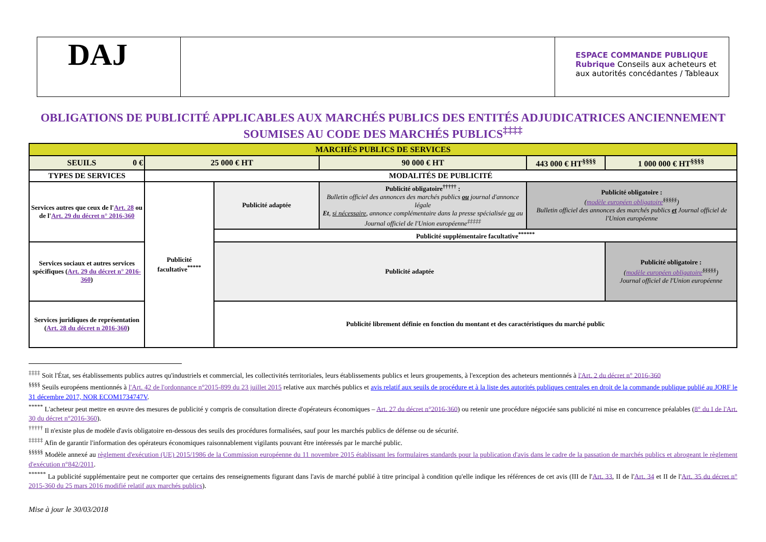DAJ
ESPACE COMMANDE PUBLIQUE
Rubrique Conseils aux acheteurs et aux autorités concédantes / Tableaux
OBLIGATIONS DE PUBLICITÉ APPLICABLES AUX MARCHÉS PUBLICS DES ENTITÉS ADJUDICATRICES ANCIENNEMENT SOUMISES AU CODE DES MARCHÉS PUBLICS<sup>‡‡‡‡</sup>
| MARCHÉS PUBLICS DE SERVICES | | | | | |
| SEUILS 0 € | 25 000 € HT | | 90 000 € HT | 443 000 € HT<sup>§§§§</sup> | 1 000 000 € HT<sup>§§§§</sup> |
| TYPES DE SERVICES | MODALITÉS DE PUBLICITÉ | | | | |
| Services autres que ceux de l' Art. 28 ou de l' Art. 29 du décret n° 2016-360 | Publicité facultative<sup>*****</sup> | Publicité adaptée | Publicité obligatoire<sup>†††††</sup> : Bulletin officiel des annonces des marchés publics ou journal d'annonce légale Et , si nécessaire , annonce complémentaire dans la presse spécialisée ou au Journal officiel de l'Union européenne<sup>‡‡‡‡‡</sup> | Publicité obligatoire : ( modèle européen obligatoire<sup>§§§§§</sup>) Bulletin officiel des annonces des marchés publics et Journal officiel de l'Union européenne | |
| | | Publicité supplémentaire facultative<sup>******</sup> | | | |
| Services sociaux et autres services spécifiques ( Art. 29 du décret n° 2016-360 ) | | Publicité adaptée | | | Publicité obligatoire : ( modèle européen obligatoire<sup>§§§§§</sup>) Journal officiel de l'Union européenne |
| Services juridiques de représentation ( Art. 28 du décret n 2016-360 ) | | Publicité librement définie en fonction du montant et des caractéristiques du marché public | | | |
<sup>‡‡‡‡</sup> Soit l'État, ses établissements publics autres qu'industriels et commercial, les collectivités territoriales, leurs établissements publics et leurs groupements, à l'exception des acheteurs mentionnés à l'Art. 2 du décret n° 2016-360
<sup>§§§§</sup> Seuils européens mentionnés à l'Art. 42 de l'ordonnance n°2015-899 du 23 juillet 2015 relative aux marchés publics et avis relatif aux seuils de procédure et à la liste des autorités publiques centrales en droit de la commande publique publié au JORF le 31 décembre 2017, NOR ECOM1734747V.
<sup>*****</sup> L'acheteur peut mettre en œuvre des mesures de publicité y compris de consultation directe d'opérateurs économiques – Art. 27 du décret n°2016-360) ou retenir une procédure négociée sans publicité ni mise en concurrence préalables (8° du I de l'Art. 30 du décret n°2016-360).
<sup>†††††</sup> Il n'existe plus de modèle d'avis obligatoire en-dessous des seuils des procédures formalisées, sauf pour les marchés publics de défense ou de sécurité.
<sup>‡‡‡‡‡</sup> Afin de garantir l'information des opérateurs économiques raisonnablement vigilants pouvant être intéressés par le marché public.
<sup>§§§§§</sup> Modèle annexé au règlement d'exécution (UE) 2015/1986 de la Commission européenne du 11 novembre 2015 établissant les formulaires standards pour la publication d'avis dans le cadre de la passation de marchés publics et abrogeant le règlement d'exécution n°842/2011.
<sup>******</sup> La publicité supplémentaire peut ne comporter que certains des renseignements figurant dans l'avis de marché publié à titre principal à condition qu'elle indique les références de cet avis (III de l'Art. 33, II de l'Art. 34 et II de l'Art. 35 du décret n° 2015-360 du 25 mars 2016 modifié relatif aux marchés publics).
Mise à jour le 30/03/2018